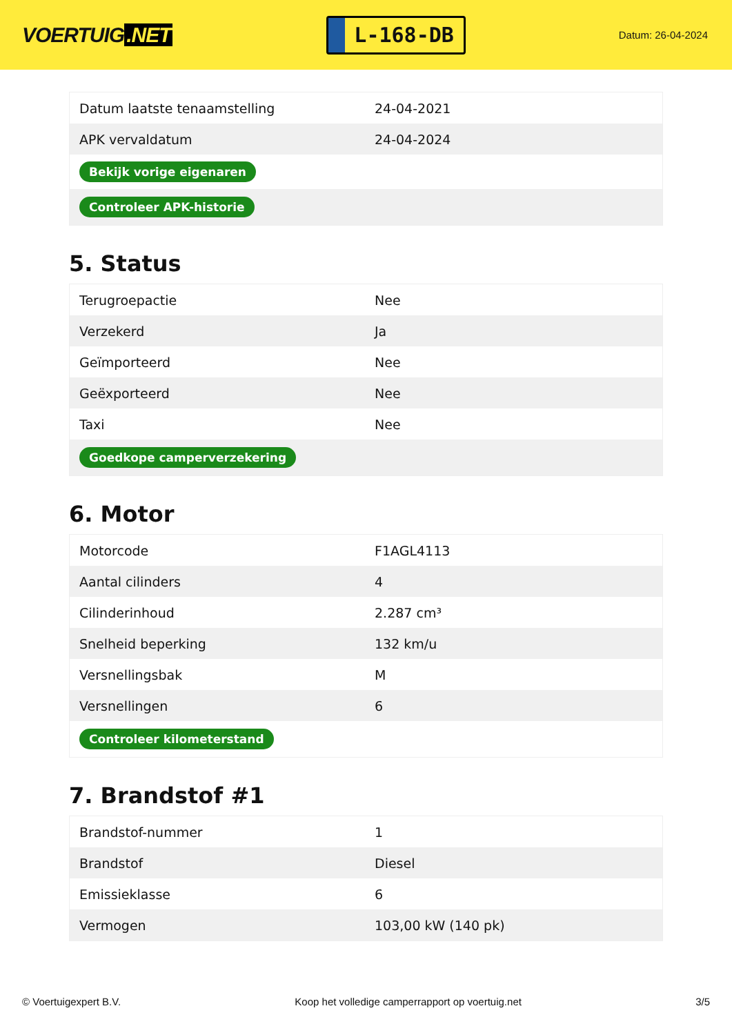VOERTUIG.NET
L-168-DB
Datum: 26-04-2024
| Datum laatste tenaamstelling | 24-04-2021 |
| APK vervaldatum | 24-04-2024 |
| Bekijk vorige eigenaren | |
| Controleer APK-historie | |
5. Status
| Terugroepactie | Nee |
| Verzekerd | Ja |
| Geïmporteerd | Nee |
| Geëxporteerd | Nee |
| Taxi | Nee |
| Goedkope camperverzekering | |
6. Motor
| Motorcode | F1AGL4113 |
| Aantal cilinders | 4 |
| Cilinderinhoud | 2.287 cm³ |
| Snelheid beperking | 132 km/u |
| Versnellingsbak | M |
| Versnellingen | 6 |
| Controleer kilometerstand | |
7. Brandstof #1
| Brandstof-nummer | 1 |
| Brandstof | Diesel |
| Emissieklasse | 6 |
| Vermogen | 103,00 kW (140 pk) |
© Voertuigexpert B.V. Koop het volledige camperrapport op voertuig.net 3/5